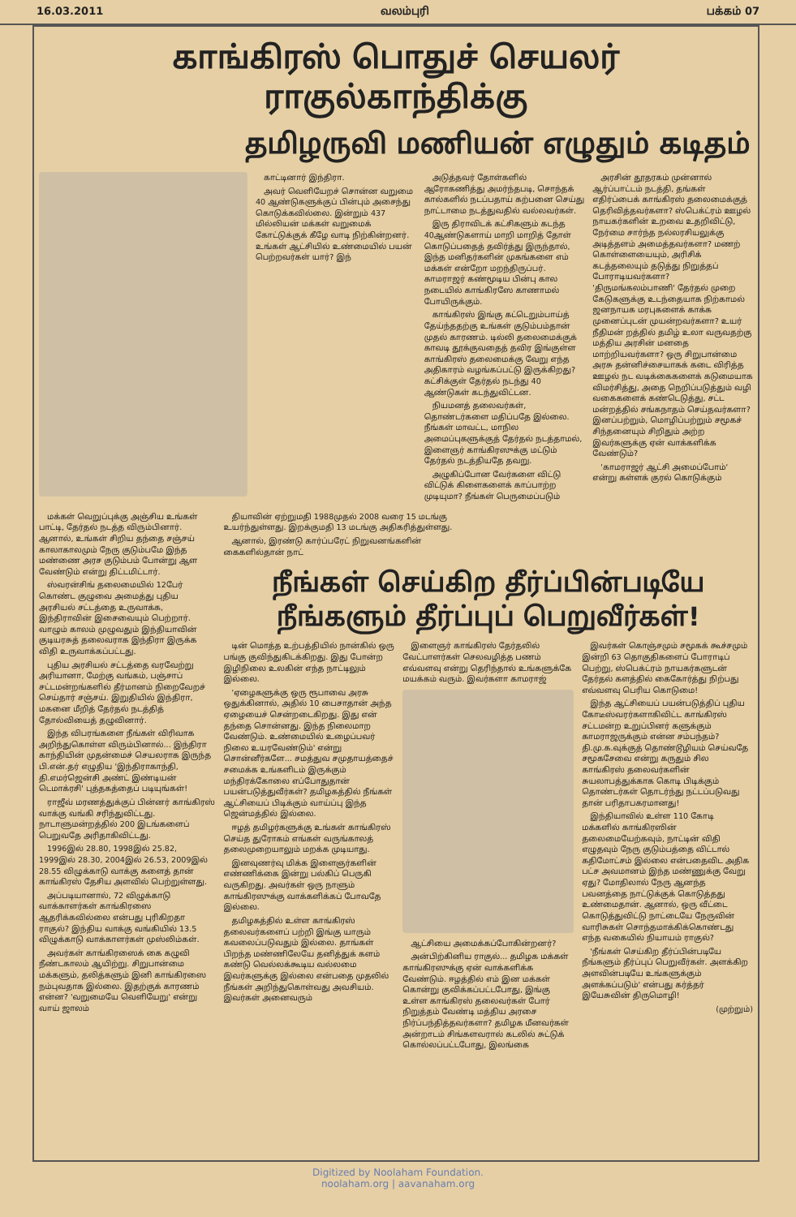16.03.2011 வலம்புரி பக்கம் 07
காங்கிரஸ் பொதுச் செயலர் ராகுல்காந்திக்கு
தமிழருவி மணியன் எழுதும் கடிதம்
காட்டினார் இந்திரா.
அவர் வெளியேறச் சொன்ன வறுமை 40 ஆண்டுகளுக்குப் பின்பும் அசைந்து கொடுக்கவில்லை. இன்றும் 437 மில்லியன் மக்கள் வறுமைக் கோட்டுக்குக் கீழே வாடி நிற்கின்றனர். உங்கள் ஆட்சியில் உண்மையில் பயன் பெற்றவர்கள் யார்? இந்
அடுத்தவர் தோள்களில் ஆரோகணித்து அமர்ந்தபடி, சொந்தக் கால்களில் நடப்பதாய் கற்பனை செய்து நாட்டாமை நடத்துவதில் வல்லவர்கள்.
இரு திராவிடக் கட்சிகளும் கடந்த 40ஆண்டுகளாய் மாறி மாறித் தோள் கொடுப்பதைத் தவிர்த்து இருந்தால், இந்த மனிதர்களின் முகங்களை எம் மக்கள் என்றோ மறந்திருப்பர். காமராஜர் கண்மூடிய பின்பு கால நடையில் காங்கிரஸே காணாமல் போயிருக்கும்.
காங்கிரஸ் இங்கு கட்டெறும்பாய்த் தேய்ந்ததற்கு உங்கள் குடும்பம்தான் முதல் காரணம். டில்லி தலைமைக்குக் காவடி தூக்குவதைத் தவிர இங்குள்ள காங்கிரஸ் தலைமைக்கு வேறு எந்த அதிகாரம் வழங்கப்பட்டு இருக்கிறது? கட்சிக்குள் தேர்தல் நடந்து 40 ஆண்டுகள் கடந்துவிட்டன.
நியமனத் தலைவர்கள், தொண்டர்களை மதிப்பதே இல்லை. நீங்கள் மாவட்ட, மாநில அமைப்புகளுக்குத் தேர்தல் நடத்தாமல், இளைஞர் காங்கிரஸுக்கு மட்டும் தேர்தல் நடத்தியதே தவறு.
அழுகிப்போன வேர்களை விட்டு விட்டுக் கிளைகளைக் காப்பாற்ற முடியுமா? நீங்கள் பெருமைப்படும்
அரசின் தூதரகம் முன்னால் ஆர்ப்பாட்டம் நடத்தி, தங்கள் எதிர்ப்பைக் காங்கிரஸ் தலைமைக்குத் தெரிவித்தவர்களா? ஸ்பெக்ட்ரம் ஊழல் நாயகர்களின் உறவை உதறிவிட்டு, நேர்மை சார்ந்த நல்லரசியலுக்கு அடித்தளம் அமைத்தவர்களா? மணற் கொள்ளையையும், அரிசிக் கடத்தலையும் தடுத்து நிறுத்தப் போராடியவர்களா? 'திருமங்கலம்பாணி' தேர்தல் முறை கேடுகளுக்கு உடந்தையாக நிற்காமல் ஜனநாயக மரபுகளைக் காக்க முனைப்புடன் முயன்றவர்களா? உயர் நீதிமன் றத்தில் தமிழ் உலா வருவதற்கு மத்திய அரசின் மனதை மாற்றியவர்களா? ஒரு சிறுபான்மை அரசு தன்னிச்சையாகக் கடை விரித்த ஊழல் நட வடிக்கைகளைக் கடுமையாக விமர்சித்து, அதை நெறிப்படுத்தும் வழி வகைகளைக் கண்டெடுத்து, சட்ட மன்றத்தில் சங்கநாதம் செய்தவர்களா? இனப்பற்றும், மொழிப்பற்றும் சமூகச் சிந்தனையும் சிறிதும் அற்ற இவர்களுக்கு ஏன் வாக்களிக்க வேண்டும்?
'காமராஜர் ஆட்சி அமைப்போம்' என்று கள்ளக் குரல் கொடுக்கும்
மக்கள் வெறுப்புக்கு அஞ்சிய உங்கள் பாட்டி, தேர்தல் நடத்த விரும்பினார். ஆனால், உங்கள் சிறிய தந்தை சஞ்சய் காலாகாலமும் நேரு குடும்பமே இந்த மண்ணை அரச குடும்பம் போன்று ஆள வேண்டும் என்று திட்டமிட்டார்.
ஸ்வரன்சிங் தலைமையில் 12பேர் கொண்ட குழுவை அமைத்து புதிய அரசியல் சட்டத்தை உருவாக்க, இந்திராவின் இசைவையும் பெற்றார். வாழும் காலம் முழுவதும் இந்தியாவின் குடியரசுத் தலைவராக இந்திரா இருக்க விதி உருவாக்கப்பட்டது.
புதிய அரசியல் சட்டத்தை வரவேற்று அரியானா, மேற்கு வங்கம், பஞ்சாப் சட்டமன்றங்களில் தீர்மானம் நிறைவேறச் செய்தார் சஞ்சய். இறுதியில் இந்திரா, மகனை மீறித் தேர்தல் நடத்தித் தோல்வியைத் தழுவினார்.
இந்த விபரங்களை நீங்கள் விரிவாக அறிந்துகொள்ள விரும்பினால்... இந்திரா காந்தியின் முதன்மைச் செயலராக இருந்த பி.என்.தர் எழுதிய 'இந்திராகாந்தி, தி.எமர்ஜென்சி அண்ட் இண்டியன் டெமாக்ரசி' புத்தகத்தைப் படியுங்கள்!
ராஜீவ் மரணத்துக்குப் பின்னர் காங்கிரஸ் வாக்கு வங்கி சரிந்துவிட்டது. நாடாளுமன்றத்தில் 200 இடங்களைப் பெறுவதே அரிதாகிவிட்டது.
1996இல் 28.80, 1998இல் 25.82, 1999இல் 28.30, 2004இல் 26.53, 2009இல் 28.55 விழுக்காடு வாக்கு களைத் தான் காங்கிரஸ் தேசிய அளவில் பெற்றுள்ளது.
அப்படியானால், 72 விழுக்காடு வாக்காளர்கள் காங்கிரஸை ஆதரிக்கவில்லை என்பது புரிகிறதா ராகுல்? இந்திய வாக்கு வங்கியில் 13.5 விழுக்காடு வாக்காளர்கள் முஸ்லிம்கள்.
அவர்கள் காங்கிரஸைக் கை கழுவி நீண்டகாலம் ஆயிற்று. சிறுபான்மை மக்களும், தலித்களும் இனி காங்கிரஸை நம்புவதாக இல்லை. இதற்குக் காரணம் என்ன? 'வறுமையே வெளியேறு' என்று வாய் ஜாலம்
தியாவின் ஏற்றுமதி 1988முதல் 2008 வரை 15 மடங்கு உயர்ந்துள்ளது. இறக்குமதி 13 மடங்கு அதிகரித்துள்ளது.
ஆனால், இரண்டு கார்ப்பரேட் நிறுவனங்களின் கைகளில்தான் நாட்
நீங்கள் செய்கிற தீர்ப்பின்படியே
நீங்களும் தீர்ப்புப் பெறுவீர்கள்!
டின் மொத்த உற்பத்தியில் நான்கில் ஒரு பங்கு குவிந்துகிடக்கிறது. இது போன்ற இழிநிலை உலகின் எந்த நாட்டிலும் இல்லை.
'ஏழைகளுக்கு ஒரு ரூபாவை அரசு ஒதுக்கினால், அதில் 10 பைசாதான் அந்த ஏழையைச் சென்றடைகிறது. இது என் தந்தை சொன்னது. இந்த நிலைமாற வேண்டும். உண்மையில் உழைப்பவர் நிலை உயரவேண்டும்' என்று சொன்னீர்களே... சமத்துவ சமுதாயத்தைச் சமைக்க உங்களிடம் இருக்கும் மந்திரக்கோலை எப்போதுதான் பயன்படுத்துவீர்கள்? தமிழகத்தில் நீங்கள் ஆட்சியைப் பிடிக்கும் வாய்ப்பு இந்த ஜென்மத்தில் இல்லை.
ஈழத் தமிழர்களுக்கு உங்கள் காங்கிரஸ் செய்த துரோகம் எங்கள் வருங்காலத் தலைமுறையாலும் மறக்க முடியாது.
இனவுணர்வு மிக்க இளைஞர்களின் எண்ணிக்கை இன்று பல்கிப் பெருகி வருகிறது. அவர்கள் ஒரு நாளும் காங்கிரஸுக்கு வாக்களிக்கப் போவதே இல்லை.
தமிழகத்தில் உள்ள காங்கிரஸ் தலைவர்களைப் பற்றி இங்கு யாரும் கவலைப்படுவதும் இல்லை. தாங்கள் பிறந்த மண்ணிலேயே தனித்துக் களம் கண்டு வெல்லக்கூடிய வல்லமை இவர்களுக்கு இல்லை என்பதை முதலில் நீங்கள் அறிந்துகொள்வது அவசியம். இவர்கள் அனைவரும்
இளைஞர் காங்கிரஸ் தேர்தலில் வேட்பாளர்கள் செலவழித்த பணம் எவ்வளவு என்று தெரிந்தால் உங்களுக்கே மயக்கம் வரும். இவர்களா காமராஜ்
ஆட்சியை அமைக்கப்போகின்றனர்?
அன்பிற்கினிய ராகுல்... தமிழக மக்கள் காங்கிரஸுக்கு ஏன் வாக்களிக்க வேண்டும். ஈழத்தில் எம் இன மக்கள் கொன்று குவிக்கப்பட்டபோது, இங்கு உள்ள காங்கிரஸ் தலைவர்கள் போர் நிறுத்தம் வேண்டி மத்திய அரசை நிர்ப்பந்தித்தவர்களா? தமிழக மீனவர்கள் அன்றாடம் சிங்களவரால் கடலில் சுட்டுக் கொல்லப்பட்டபோது, இலங்கை
இவர்கள் கொஞ்சமும் சமூகக் கூச்சமும் இன்றி 63 தொகுதிகளைப் போராடிப் பெற்று, ஸ்பெக்ட்ரம் நாயகர்களுடன் தேர்தல் களத்தில் கைகோர்த்து நிற்பது எவ்வளவு பெரிய கொடுமை!
இந்த ஆட்சியைப் பயன்படுத்திப் புதிய கோடீஸ்வரர்களாகிவிட்ட காங்கிரஸ் சட்டமன்ற உறுப்பினர் களுக்கும் காமராஜருக்கும் என்ன சம்பந்தம்? தி.மு.க.வுக்குத் தொண்டூழியம் செய்வதே சமூகசேவை என்று கருதும் சில காங்கிரஸ் தலைவர்களின் சுயலாபத்துக்காக கொடி பிடிக்கும் தொண்டர்கள் தொடர்ந்து நட்டப்படுவது தான் பரிதாபகரமானது!
இந்தியாவில் உள்ள 110 கோடி மக்களில் காங்கிரஸின் தலைமையேற்கவும், நாட்டின் விதி எழுதவும் நேரு குடும்பத்தை விட்டால் கதிமோட்சம் இல்லை என்பதைவிட அதிக பட்ச அவமானம் இந்த மண்ணுக்கு வேறு ஏது? மோதிலால் நேரு ஆனந்த பவனத்தை நாட்டுக்குக் கொடுத்தது உண்மைதான். ஆனால், ஒரு வீட்டை கொடுத்துவிட்டு நாட்டையே நேருவின் வாரிசுகள் சொந்தமாக்கிக்கொண்டது எந்த வகையில் நியாயம் ராகுல்?
'நீங்கள் செய்கிற தீர்ப்பின்படியே நீங்களும் தீர்ப்புப் பெறுவீர்கள். அளக்கிற அளவின்படியே உங்களுக்கும் அளக்கப்படும்' என்பது கர்த்தர் இயேசுவின் திருமொழி!
(முற்றும்)
Digitized by Noolaham Foundation.
noolaham.org | aavanaham.org